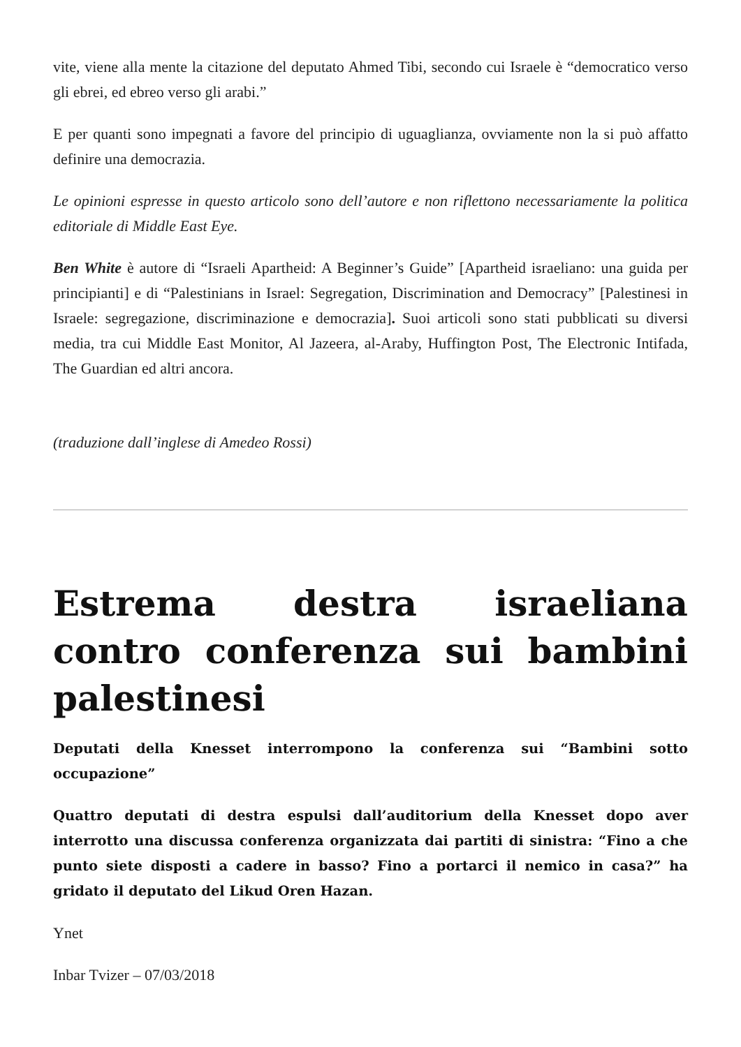vite, viene alla mente la citazione del deputato Ahmed Tibi, secondo cui Israele è “democratico verso gli ebrei, ed ebreo verso gli arabi.”
E per quanti sono impegnati a favore del principio di uguaglianza, ovviamente non la si può affatto definire una democrazia.
Le opinioni espresse in questo articolo sono dell’autore e non riflettono necessariamente la politica editoriale di Middle East Eye.
Ben White è autore di “Israeli Apartheid: A Beginner’s Guide” [Apartheid israeliano: una guida per principianti] e di “Palestinians in Israel: Segregation, Discrimination and Democracy” [Palestinesi in Israele: segregazione, discriminazione e democrazia]. Suoi articoli sono stati pubblicati su diversi media, tra cui Middle East Monitor, Al Jazeera, al-Araby, Huffington Post, The Electronic Intifada, The Guardian ed altri ancora.
(traduzione dall’inglese di Amedeo Rossi)
Estrema destra israeliana contro conferenza sui bambini palestinesi
Deputati della Knesset interrompono la conferenza sui “Bambini sotto occupazione”
Quattro deputati di destra espulsi dall’auditorium della Knesset dopo aver interrotto una discussa conferenza organizzata dai partiti di sinistra: “Fino a che punto siete disposti a cadere in basso? Fino a portarci il nemico in casa?” ha gridato il deputato del Likud Oren Hazan.
Ynet
Inbar Tvizer – 07/03/2018